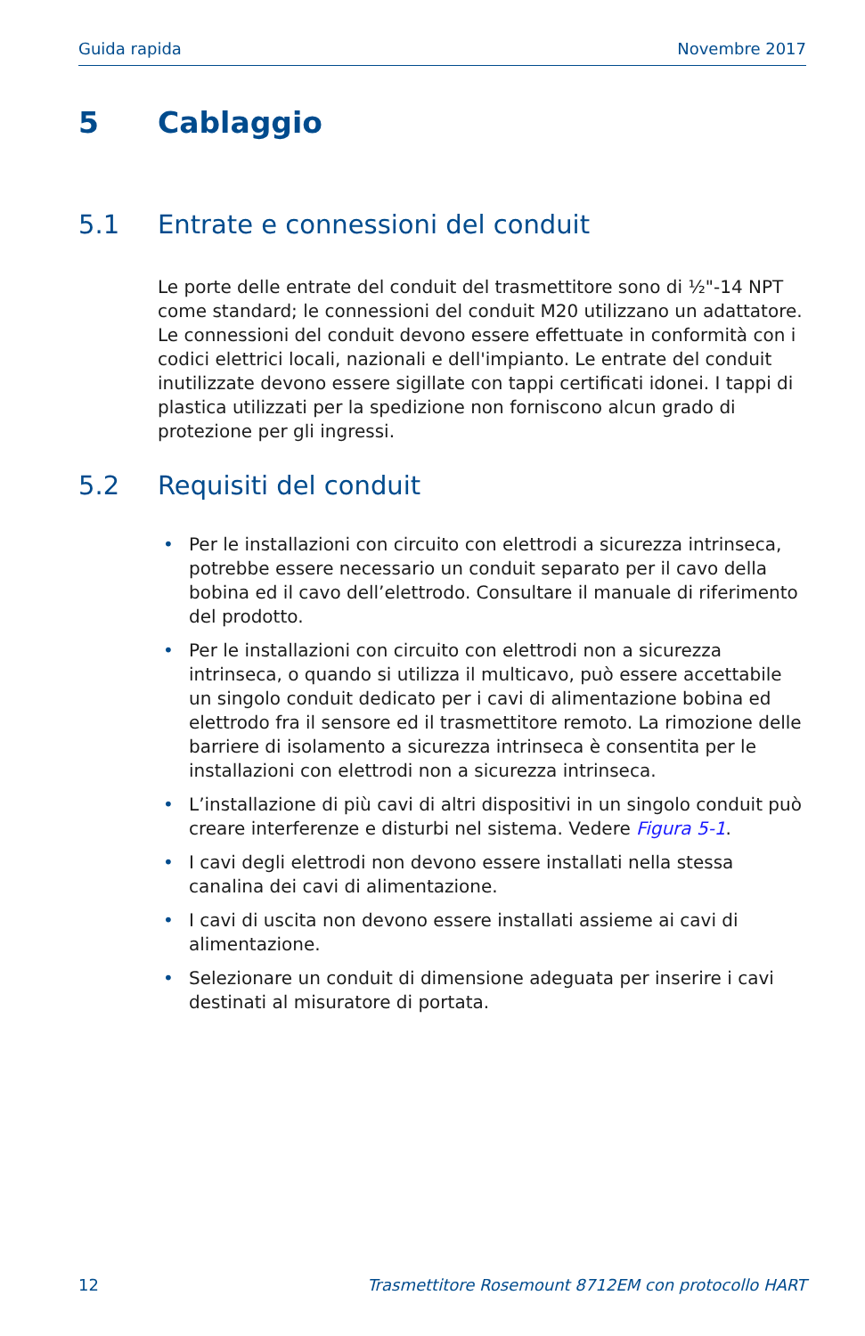Guida rapida Novembre 2017
5 Cablaggio
5.1 Entrate e connessioni del conduit
Le porte delle entrate del conduit del trasmettitore sono di ½"-14 NPT come standard; le connessioni del conduit M20 utilizzano un adattatore. Le connessioni del conduit devono essere effettuate in conformità con i codici elettrici locali, nazionali e dell'impianto. Le entrate del conduit inutilizzate devono essere sigillate con tappi certificati idonei. I tappi di plastica utilizzati per la spedizione non forniscono alcun grado di protezione per gli ingressi.
5.2 Requisiti del conduit
• Per le installazioni con circuito con elettrodi a sicurezza intrinseca, potrebbe essere necessario un conduit separato per il cavo della bobina ed il cavo dell’elettrodo. Consultare il manuale di riferimento del prodotto.
• Per le installazioni con circuito con elettrodi non a sicurezza intrinseca, o quando si utilizza il multicavo, può essere accettabile un singolo conduit dedicato per i cavi di alimentazione bobina ed elettrodo fra il sensore ed il trasmettitore remoto. La rimozione delle barriere di isolamento a sicurezza intrinseca è consentita per le installazioni con elettrodi non a sicurezza intrinseca.
• L’installazione di più cavi di altri dispositivi in un singolo conduit può creare interferenze e disturbi nel sistema. Vedere Figura 5-1.
• I cavi degli elettrodi non devono essere installati nella stessa canalina dei cavi di alimentazione.
• I cavi di uscita non devono essere installati assieme ai cavi di alimentazione.
• Selezionare un conduit di dimensione adeguata per inserire i cavi destinati al misuratore di portata.
12 Trasmettitore Rosemount 8712EM con protocollo HART